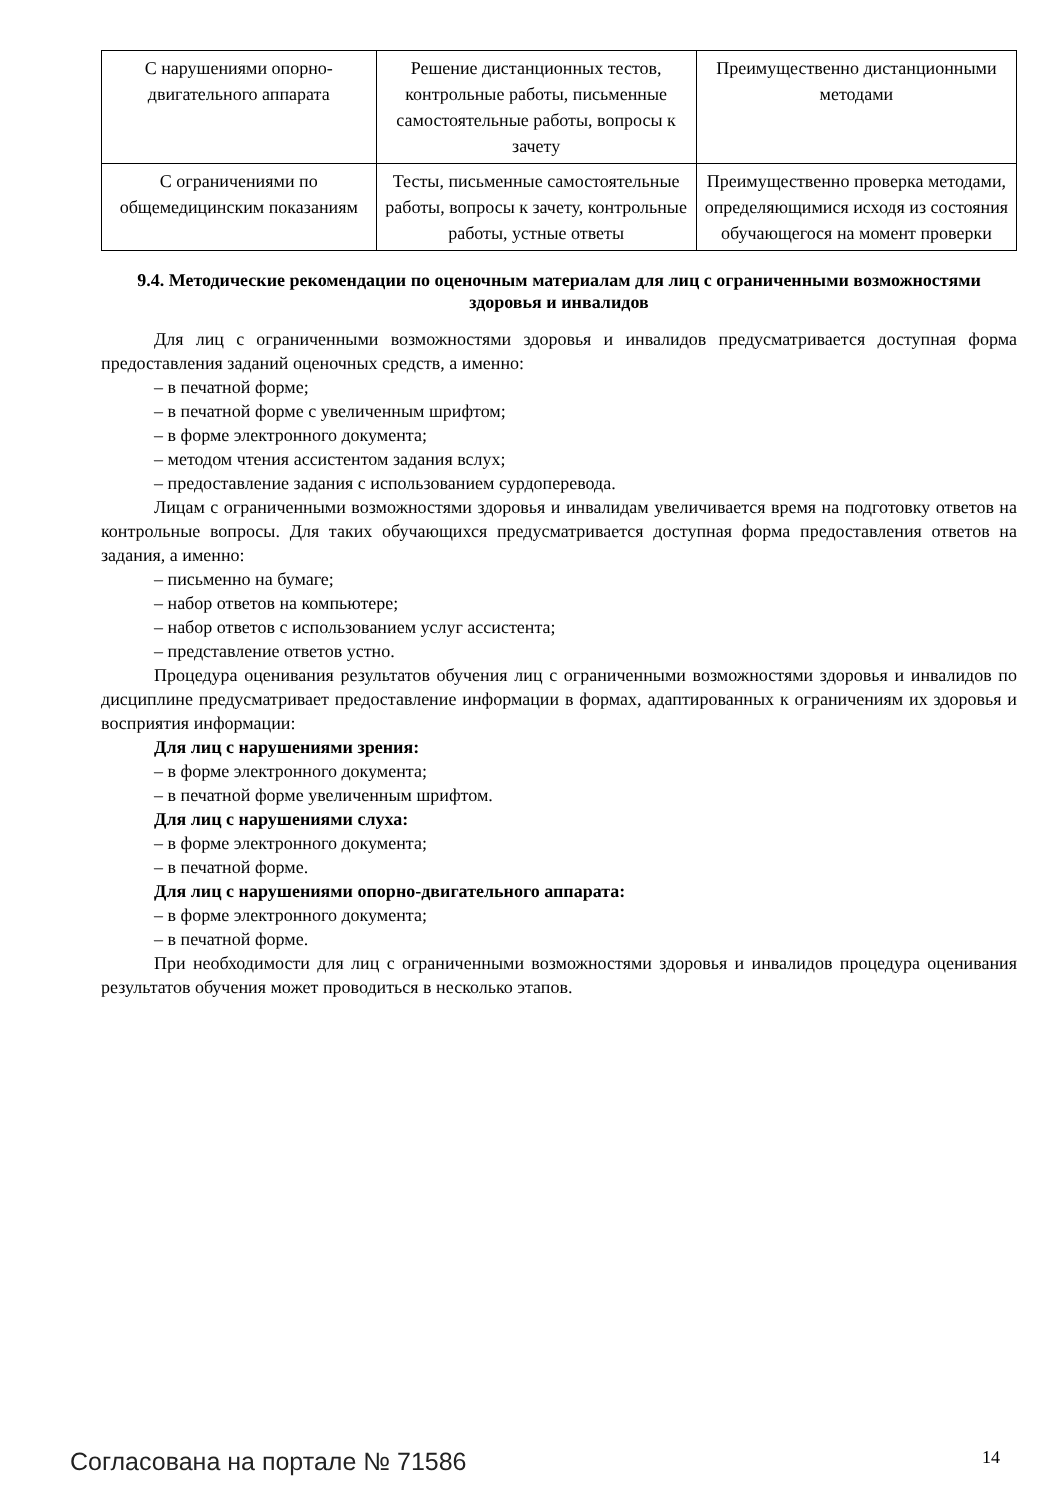| С нарушениями опорно-двигательного аппарата | Решение дистанционных тестов, контрольные работы, письменные самостоятельные работы, вопросы к зачету | Преимущественно дистанционными методами |
| С ограничениями по общемедицинским показаниям | Тесты, письменные самостоятельные работы, вопросы к зачету, контрольные работы, устные ответы | Преимущественно проверка методами, определяющимися исходя из состояния обучающегося на момент проверки |
9.4. Методические рекомендации по оценочным материалам для лиц с ограниченными возможностями здоровья и инвалидов
Для лиц с ограниченными возможностями здоровья и инвалидов предусматривается доступная форма предоставления заданий оценочных средств, а именно:
– в печатной форме;
– в печатной форме с увеличенным шрифтом;
– в форме электронного документа;
– методом чтения ассистентом задания вслух;
– предоставление задания с использованием сурдоперевода.
Лицам с ограниченными возможностями здоровья и инвалидам увеличивается время на подготовку ответов на контрольные вопросы. Для таких обучающихся предусматривается доступная форма предоставления ответов на задания, а именно:
– письменно на бумаге;
– набор ответов на компьютере;
– набор ответов с использованием услуг ассистента;
– представление ответов устно.
Процедура оценивания результатов обучения лиц с ограниченными возможностями здоровья и инвалидов по дисциплине предусматривает предоставление информации в формах, адаптированных к ограничениям их здоровья и восприятия информации:
Для лиц с нарушениями зрения:
– в форме электронного документа;
– в печатной форме увеличенным шрифтом.
Для лиц с нарушениями слуха:
– в форме электронного документа;
– в печатной форме.
Для лиц с нарушениями опорно-двигательного аппарата:
– в форме электронного документа;
– в печатной форме.
При необходимости для лиц с ограниченными возможностями здоровья и инвалидов процедура оценивания результатов обучения может проводиться в несколько этапов.
Согласована на портале № 71586 14